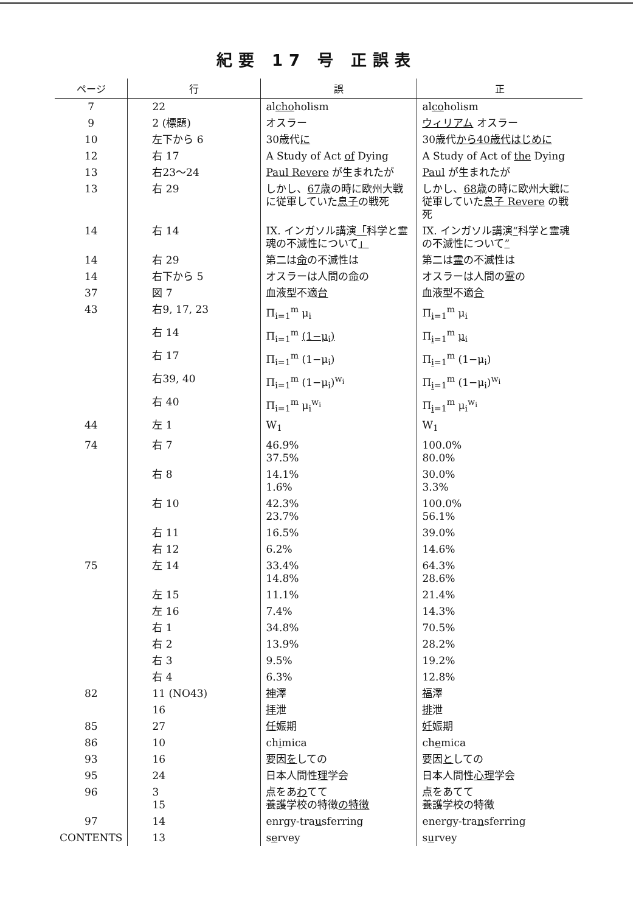紀要 17 号 正誤表
| ページ | 行 | 誤 | 正 |
| --- | --- | --- | --- |
| 7 | 22 | al cho holism | al co holism |
| 9 | 2 (標題) | オスラー | ウィリアム オスラー |
| 10 | 左下から 6 | 30歳代 に | 30歳代 から40歳代はじめに |
| 12 | 右 17 | A Study of Act of Dying | A Study of Act of the Dying |
| 13 | 右23～24 | Paul Revere が生まれたが | Paul が生まれたが |
| 13 | 右 29 | しかし、 67 歳の時に欧州大戦に従軍していた 息子 の戦死 | しかし、 68 歳の時に欧州大戦に従軍していた 息子 Revere の戦死 |
| 14 | 右 14 | IX. インガソル講演 「 科学と霊魂の不滅性について 」 | IX. インガソル講演 “ 科学と霊魂の不滅性について ” |
| 14 | 右 29 | 第二は 命 の不滅性は | 第二は 霊 の不滅性は |
| 14 | 右下から 5 | オスラーは人間の 命 の | オスラーは人間の 霊 の |
| 37 | 図 7 | 血液型不適 台 | 血液型不適 合 |
| 43 | 右9, 17, 23 | Π<sub>i=1</sub><sup>m</sup> μ<sub>i</sub> | Π<sub>i=1</sub><sup>m</sup> μ<sub>i</sub> |
| | 右 14 | Π<sub>i=1</sub><sup>m</sup> (1−μ<sub>i</sub>) | Π<sub>i=1</sub><sup>m</sup> μ<sub>i</sub> |
| | 右 17 | Π<sub>i=1</sub><sup>m</sup> (1−μ<sub>i</sub>) | Π<sub>i=1</sub><sup>m</sup> (1−μ<sub>i</sub>) |
| | 右39, 40 | Π<sub>i=1</sub><sup>m</sup> (1−μ<sub>i</sub>)<sup>w<sub>i</sub></sup> | Π<sub>i=1</sub><sup>m</sup> (1−μ<sub>i</sub>)<sup>w<sub>i</sub></sup> |
| | 右 40 | Π<sub>i=1</sub><sup>m</sup> μ<sub>i</sub><sup>w<sub>i</sub></sup> | Π<sub>i=1</sub><sup>m</sup> μ<sub>i</sub><sup>w<sub>i</sub></sup> |
| 44 | 左 1 | W<sub>1</sub> | W<sub>1</sub> |
| 74 | 右 7 | 46.9% 37.5% | 100.0% 80.0% |
| | 右 8 | 14.1% 1.6% | 30.0% 3.3% |
| | 右 10 | 42.3% 23.7% | 100.0% 56.1% |
| | 右 11 | 16.5% | 39.0% |
| | 右 12 | 6.2% | 14.6% |
| 75 | 左 14 | 33.4% 14.8% | 64.3% 28.6% |
| | 左 15 | 11.1% | 21.4% |
| | 左 16 | 7.4% | 14.3% |
| | 右 1 | 34.8% | 70.5% |
| | 右 2 | 13.9% | 28.2% |
| | 右 3 | 9.5% | 19.2% |
| | 右 4 | 6.3% | 12.8% |
| 82 | 11 (NO43) | 神 澤 | 福 澤 |
| | 16 | 拝 泄 | 排 泄 |
| 85 | 27 | 任 娠期 | 妊 娠期 |
| 86 | 10 | ch i mica | ch e mica |
| 93 | 16 | 要因 を しての | 要因 と しての |
| 95 | 24 | 日本人間性 理 学会 | 日本人間性 心理 学会 |
| 96 | 3 15 | 点をあ わ てて 養護学校の特徴 の特徴 | 点をあてて 養護学校の特徴 |
| 97 | 14 | enrgy-tra u sferring | energy-tra n sferring |
| CONTENTS | 13 | s e rvey | s u rvey |